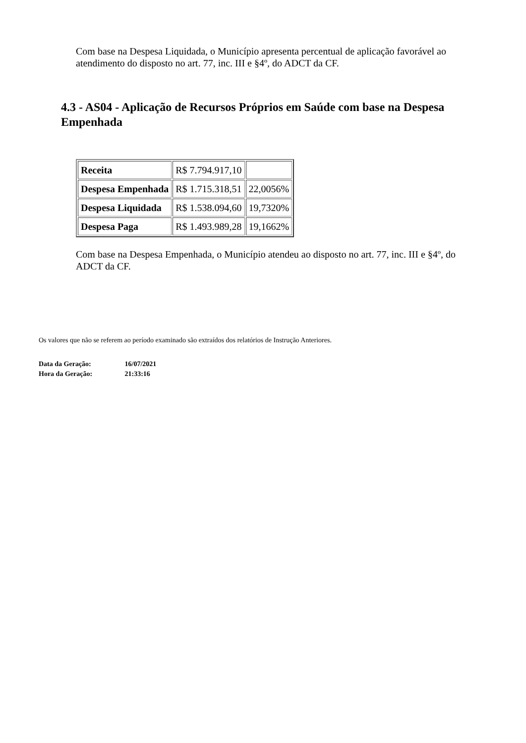Com base na Despesa Liquidada, o Município apresenta percentual de aplicação favorável ao atendimento do disposto no art. 77, inc. III e §4º, do ADCT da CF.
4.3 - AS04 - Aplicação de Recursos Próprios em Saúde com base na Despesa Empenhada
| Receita | R$ 7.794.917,10 | |
| Despesa Empenhada | R$ 1.715.318,51 | 22,0056% |
| Despesa Liquidada | R$ 1.538.094,60 | 19,7320% |
| Despesa Paga | R$ 1.493.989,28 | 19,1662% |
Com base na Despesa Empenhada, o Município atendeu ao disposto no art. 77, inc. III e §4º, do ADCT da CF.
Os valores que não se referem ao período examinado são extraídos dos relatórios de Instrução Anteriores.
Data da Geração: 16/07/2021
Hora da Geração: 21:33:16